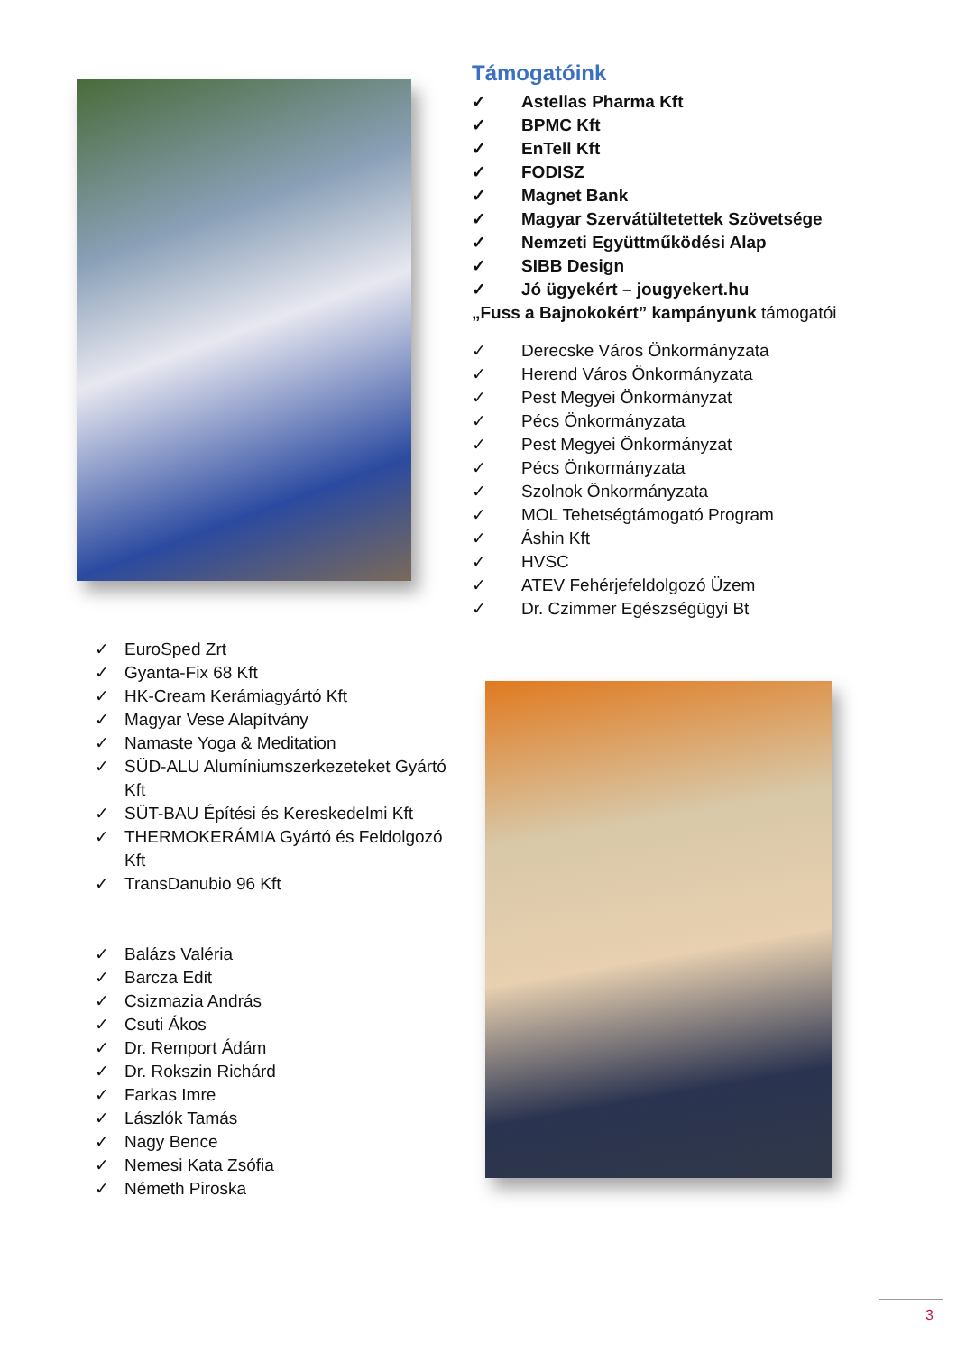Támogatóink
✓ Astellas Pharma Kft
✓ BPMC Kft
✓ EnTell Kft
✓ FODISZ
✓ Magnet Bank
✓ Magyar Szervátültetettek Szövetsége
✓ Nemzeti Együttműködési Alap
✓ SIBB Design
✓ Jó ügyekért – jougyekert.hu
„Fuss a Bajnokokért” kampányunk támogatói
✓ Derecske Város Önkormányzata
✓ Herend Város Önkormányzata
✓ Pest Megyei Önkormányzat
✓ Pécs Önkormányzata
✓ Pest Megyei Önkormányzat
✓ Pécs Önkormányzata
✓ Szolnok Önkormányzata
✓ MOL Tehetségtámogató Program
✓ Áshin Kft
✓ HVSC
✓ ATEV Fehérjefeldolgozó Üzem
✓ Dr. Czimmer Egészségügyi Bt
✓ EuroSped Zrt
✓ Gyanta-Fix 68 Kft
✓ HK-Cream Kerámiagyártó Kft
✓ Magyar Vese Alapítvány
✓ Namaste Yoga & Meditation
✓ SÜD-ALU Alumíniumszerkezeteket Gyártó Kft
✓ SÜT-BAU Építési és Kereskedelmi Kft
✓ THERMOKERÁMIA Gyártó és Feldolgozó Kft
✓ TransDanubio 96 Kft
✓ Balázs Valéria
✓ Barcza Edit
✓ Csizmazia András
✓ Csuti Ákos
✓ Dr. Remport Ádám
✓ Dr. Rokszin Richárd
✓ Farkas Imre
✓ Lászlók Tamás
✓ Nagy Bence
✓ Nemesi Kata Zsófia
✓ Németh Piroska
3